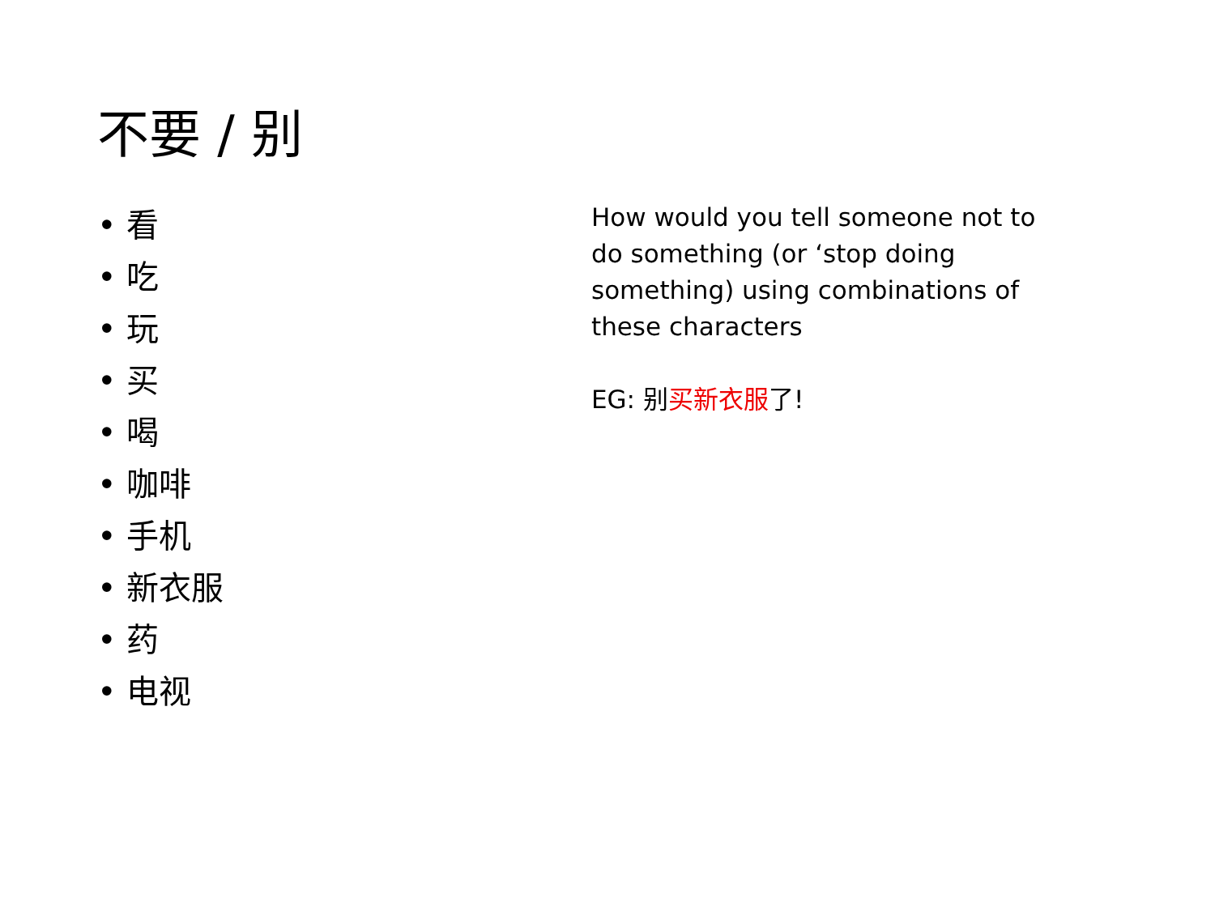不要 / 别
• 看
• 吃
• 玩
• 买
• 喝
• 咖啡
• 手机
• 新衣服
• 药
• 电视
How would you tell someone not to do something (or ‘stop doing something) using combinations of these characters
EG: 别买新衣服了!